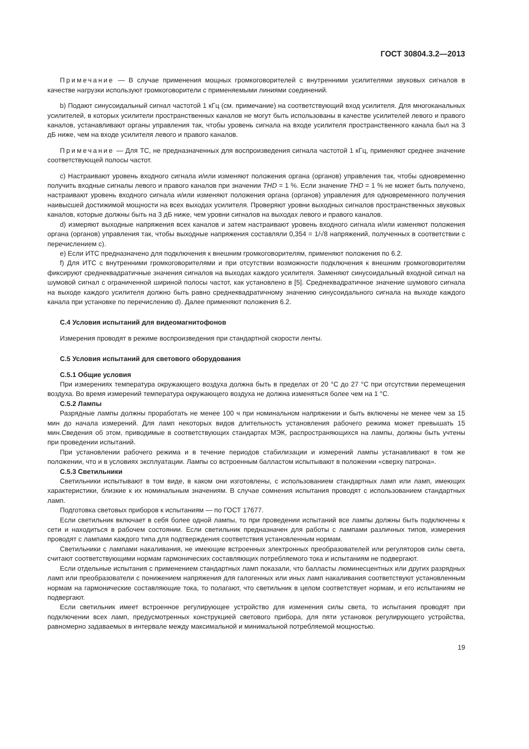ГОСТ 30804.3.2—2013
Примечание — В случае применения мощных громкоговорителей с внутренними усилителями звуковых сигналов в качестве нагрузки используют громкоговорители с применяемыми линиями соединений.
b) Подают синусоидальный сигнал частотой 1 кГц (см. примечание) на соответствующий вход усилителя. Для многоканальных усилителей, в которых усилители пространственных каналов не могут быть использованы в качестве усилителей левого и правого каналов, устанавливают органы управления так, чтобы уровень сигнала на входе усилителя пространственного канала был на 3 дБ ниже, чем на входе усилителя левого и правого каналов.
Примечание — Для ТС, не предназначенных для воспроизведения сигнала частотой 1 кГц, применяют среднее значение соответствующей полосы частот.
c) Настраивают уровень входного сигнала и/или изменяют положения органа (органов) управления так, чтобы одновременно получить входные сигналы левого и правого каналов при значении THD = 1 %. Если значение THD = 1 % не может быть получено, настраивают уровень входного сигнала и/или изменяют положения органа (органов) управления для одновременного получения наивысшей достижимой мощности на всех выходах усилителя. Проверяют уровни выходных сигналов пространственных звуковых каналов, которые должны быть на 3 дБ ниже, чем уровни сигналов на выходах левого и правого каналов.
d) измеряют выходные напряжения всех каналов и затем настраивают уровень входного сигнала и/или изменяют положения органа (органов) управления так, чтобы выходные напряжения составляли 0,354 = 1/√8 напряжений, полученных в соответствии с перечислением c).
e) Если ИТС предназначено для подключения к внешним громкоговорителям, применяют положения по 6.2.
f) Для ИТС с внутренними громкоговорителями и при отсутствии возможности подключения к внешним громкоговорителям фиксируют среднеквадратичные значения сигналов на выходах каждого усилителя. Заменяют синусоидальный входной сигнал на шумовой сигнал с ограниченной шириной полосы частот, как установлено в [5]. Среднеквадратичное значение шумового сигнала на выходе каждого усилителя должно быть равно среднеквадратичному значению синусоидального сигнала на выходе каждого канала при установке по перечислению d). Далее применяют положения 6.2.
С.4 Условия испытаний для видеомагнитофонов
Измерения проводят в режиме воспроизведения при стандартной скорости ленты.
С.5 Условия испытаний для светового оборудования
С.5.1 Общие условия
При измерениях температура окружающего воздуха должна быть в пределах от 20 °С до 27 °С при отсутствии перемещения воздуха. Во время измерений температура окружающего воздуха не должна изменяться более чем на 1 °С.
С.5.2 Лампы
Разрядные лампы должны проработать не менее 100 ч при номинальном напряжении и быть включены не менее чем за 15 мин до начала измерений. Для ламп некоторых видов длительность установления рабочего режима может превышать 15 мин.Сведения об этом, приводимые в соответствующих стандартах МЭК, распространяющихся на лампы, должны быть учтены при проведении испытаний.
При установлении рабочего режима и в течение периодов стабилизации и измерений лампы устанавливают в том же положении, что и в условиях эксплуатации. Лампы со встроенным балластом испытывают в положении «сверху патрона».
С.5.3 Светильники
Светильники испытывают в том виде, в каком они изготовлены, с использованием стандартных ламп или ламп, имеющих характеристики, близкие к их номинальным значениям. В случае сомнения испытания проводят с использованием стандартных ламп.
Подготовка световых приборов к испытаниям — по ГОСТ 17677.
Если светильник включает в себя более одной лампы, то при проведении испытаний все лампы должны быть подключены к сети и находиться в рабочем состоянии. Если светильник предназначен для работы с лампами различных типов, измерения проводят с лампами каждого типа для подтверждения соответствия установленным нормам.
Светильники с лампами накаливания, не имеющие встроенных электронных преобразователей или регуляторов силы света, считают соответствующими нормам гармонических составляющих потребляемого тока и испытаниям не подвергают.
Если отдельные испытания с применением стандартных ламп показали, что балласты люминесцентных или других разрядных ламп или преобразователи с понижением напряжения для галогенных или иных ламп накаливания соответствуют установленным нормам на гармонические составляющие тока, то полагают, что светильник в целом соответствует нормам, и его испытаниям не подвергают.
Если светильник имеет встроенное регулирующее устройство для изменения силы света, то испытания проводят при подключении всех ламп, предусмотренных конструкцией светового прибора, для пяти установок регулирующего устройства, равномерно задаваемых в интервале между максимальной и минимальной потребляемой мощностью.
19